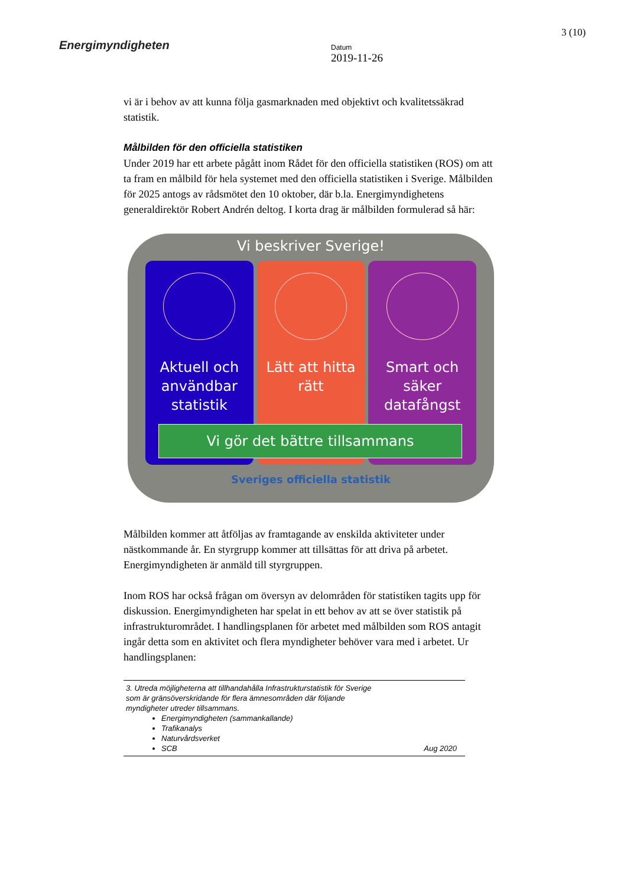Energimyndigheten
Datum
2019-11-26
3 (10)
vi är i behov av att kunna följa gasmarknaden med objektivt och kvalitetssäkrad statistik.
Målbilden för den officiella statistiken
Under 2019 har ett arbete pågått inom Rådet för den officiella statistiken (ROS) om att ta fram en målbild för hela systemet med den officiella statistiken i Sverige. Målbilden för 2025 antogs av rådsmötet den 10 oktober, där b.la. Energimyndighetens generaldirektör Robert Andrén deltog. I korta drag är målbilden formulerad så här:
Vi beskriver Sverige!
Aktuell och användbar statistik
Lätt att hitta rätt Smart och säker datafångst
Vi gör det bättre tillsammans
Sveriges officiella statistik
Målbilden kommer att åtföljas av framtagande av enskilda aktiviteter under nästkommande år. En styrgrupp kommer att tillsättas för att driva på arbetet. Energimyndigheten är anmäld till styrgruppen.
Inom ROS har också frågan om översyn av delområden för statistiken tagits upp för diskussion. Energimyndigheten har spelat in ett behov av att se över statistik på infrastrukturområdet. I handlingsplanen för arbetet med målbilden som ROS antagit ingår detta som en aktivitet och flera myndigheter behöver vara med i arbetet. Ur handlingsplanen:
3. Utreda möjligheterna att tillhandahålla Infrastrukturstatistik för Sverige
som är gränsöverskridande för flera ämnesområden där följande
myndigheter utreder tillsammans.
Energimyndigheten (sammankallande)
Trafikanalys
Naturvårdsverket
SCB Aug 2020